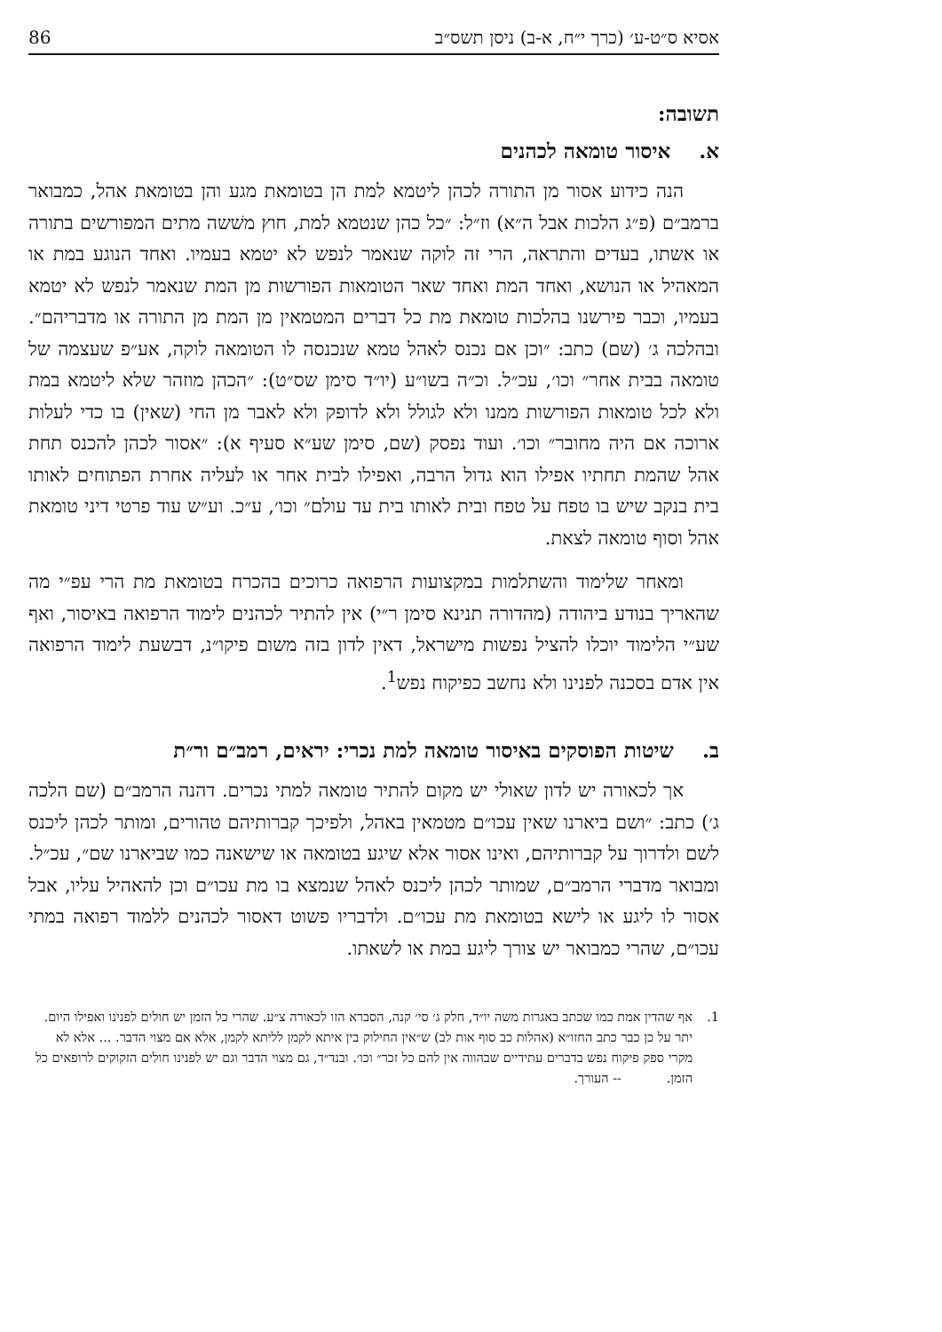אסיא ס״ט-ע׳ (כרך י״ח, א-ב) ניסן תשס״ב 86
תשובה:
א. איסור טומאה לכהנים
הנה כידוע אסור מן התורה לכהן ליטמא למת הן בטומאת מגע והן בטומאת אהל, כמבואר ברמב״ם (פ״ג הלכות אבל ה״א) וז״ל: ״כל כהן שנטמא למת, חוץ משׁשה מתים המפורשים בתורה או אשתו, בעדים והתראה, הרי זה לוקה שנאמר לנפש לא יטמא בעמיו. ואחד הנוגע במת או המאהיל או הנושא, ואחד המת ואחד שאר הטומאות הפורשות מן המת שנאמר לנפש לא יטמא בעמיו, וכבר פירשנו בהלכות טומאת מת כל דברים המטמאין מן המת מן התורה או מדבריהם״. ובהלכה ג׳ (שם) כתב: ״וכן אם נכנס לאהל טמא שנכנסה לו הטומאה לוקה, אע״פ שעצמה של טומאה בבית אחר״ וכו׳, עכ״ל. וכ״ה בשו״ע (יו״ד סימן שס״ט): ״הכהן מוזהר שלא ליטמא במת ולא לכל טומאות הפורשות ממנו ולא לגולל ולא לדופק ולא לאבר מן החי (שאין) בו כדי לעלות ארוכה אם היה מחובר״ וכו׳. ועוד נפסק (שם, סימן שע״א סעיף א): ״אסור לכהן להכנס תחת אהל שהמת תחתיו אפילו הוא גדול הרבה, ואפילו לבית אחר או לעליה אחרת הפתוחים לאותו בית בנקב שיש בו טפח על טפח ובית לאותו בית עד עולם״ וכו׳, ע״כ. וע״ש עוד פרטי דיני טומאת אהל וסוף טומאה לצאת.
ומאחר שלימוד והשתלמות במקצועות הרפואה כרוכים בהכרח בטומאת מת הרי עפ״י מה שהאריך בנודע ביהודה (מהדורה תנינא סימן ר״י) אין להתיר לכהנים לימוד הרפואה באיסור, ואף שע״י הלימוד יוכלו להציל נפשות מישראל, דאין לדון בזה משום פיקו״נ, דבשעת לימוד הרפואה אין אדם בסכנה לפנינו ולא נחשב כפיקוח נפש<sup>1</sup>.
ב. שיטות הפוסקים באיסור טומאה למת נכרי: יראים, רמב״ם ור״ת
אך לכאורה יש לדון שאולי יש מקום להתיר טומאה למתי נכרים. דהנה הרמב״ם (שם הלכה ג׳) כתב: ״ושם ביארנו שאין עכו״ם מטמאין באהל, ולפיכך קברותיהם טהורים, ומותר לכהן ליכנס לשם ולדרוך על קברותיהם, ואינו אסור אלא שיגע בטומאה או שישאנה כמו שביארנו שם״, עכ״ל. ומבואר מדברי הרמב״ם, שמותר לכהן ליכנס לאהל שנמצא בו מת עכו״ם וכן להאהיל עליו, אבל אסור לו ליגע או לישא בטומאת מת עכו״ם. ולדבריו פשוט דאסור לכהנים ללמוד רפואה במתי עכו״ם, שהרי כמבואר יש צורך ליגע במת או לשאתו.
1. אף שהדין אמת כמו שכתב באגרות משה יו״ד, חלק ג׳ סי׳ קנה, הסברא הזו לכאורה צ״ע. שהרי כל הזמן יש חולים לפנינו ואפילו היום. יתר על כן כבר כתב החזו״א (אהלות כב סוף אות לב) ש״אין החילוק בין איתא לקמן לליתא לקמן, אלא אם מצוי הדבר. ... אלא לא מקרי ספק פיקוח נפש בדברים עתידיים שבהווה אין להם כל זכר״ וכו׳. ובנד״ד, גם מצוי הדבר וגם יש לפנינו חולים הזקוקים לרופאים כל הזמן. -- העורך.